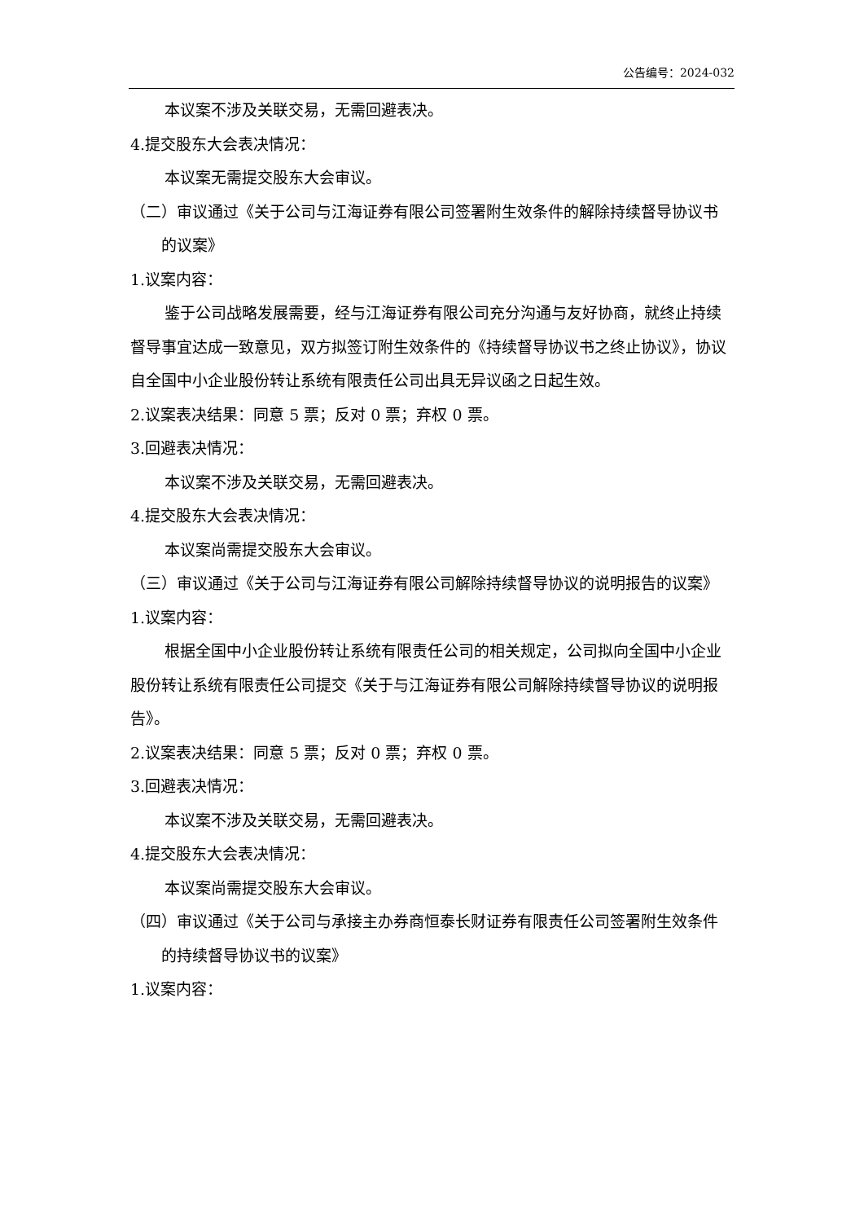公告编号：2024-032
本议案不涉及关联交易，无需回避表决。
4.提交股东大会表决情况：
本议案无需提交股东大会审议。
（二）审议通过《关于公司与江海证券有限公司签署附生效条件的解除持续督导协议书的议案》
1.议案内容：
鉴于公司战略发展需要，经与江海证券有限公司充分沟通与友好协商，就终止持续督导事宜达成一致意见，双方拟签订附生效条件的《持续督导协议书之终止协议》，协议自全国中小企业股份转让系统有限责任公司出具无异议函之日起生效。
2.议案表决结果：同意 5 票；反对 0 票；弃权 0 票。
3.回避表决情况：
本议案不涉及关联交易，无需回避表决。
4.提交股东大会表决情况：
本议案尚需提交股东大会审议。
（三）审议通过《关于公司与江海证券有限公司解除持续督导协议的说明报告的议案》
1.议案内容：
根据全国中小企业股份转让系统有限责任公司的相关规定，公司拟向全国中小企业股份转让系统有限责任公司提交《关于与江海证券有限公司解除持续督导协议的说明报告》。
2.议案表决结果：同意 5 票；反对 0 票；弃权 0 票。
3.回避表决情况：
本议案不涉及关联交易，无需回避表决。
4.提交股东大会表决情况：
本议案尚需提交股东大会审议。
（四）审议通过《关于公司与承接主办券商恒泰长财证券有限责任公司签署附生效条件的持续督导协议书的议案》
1.议案内容：